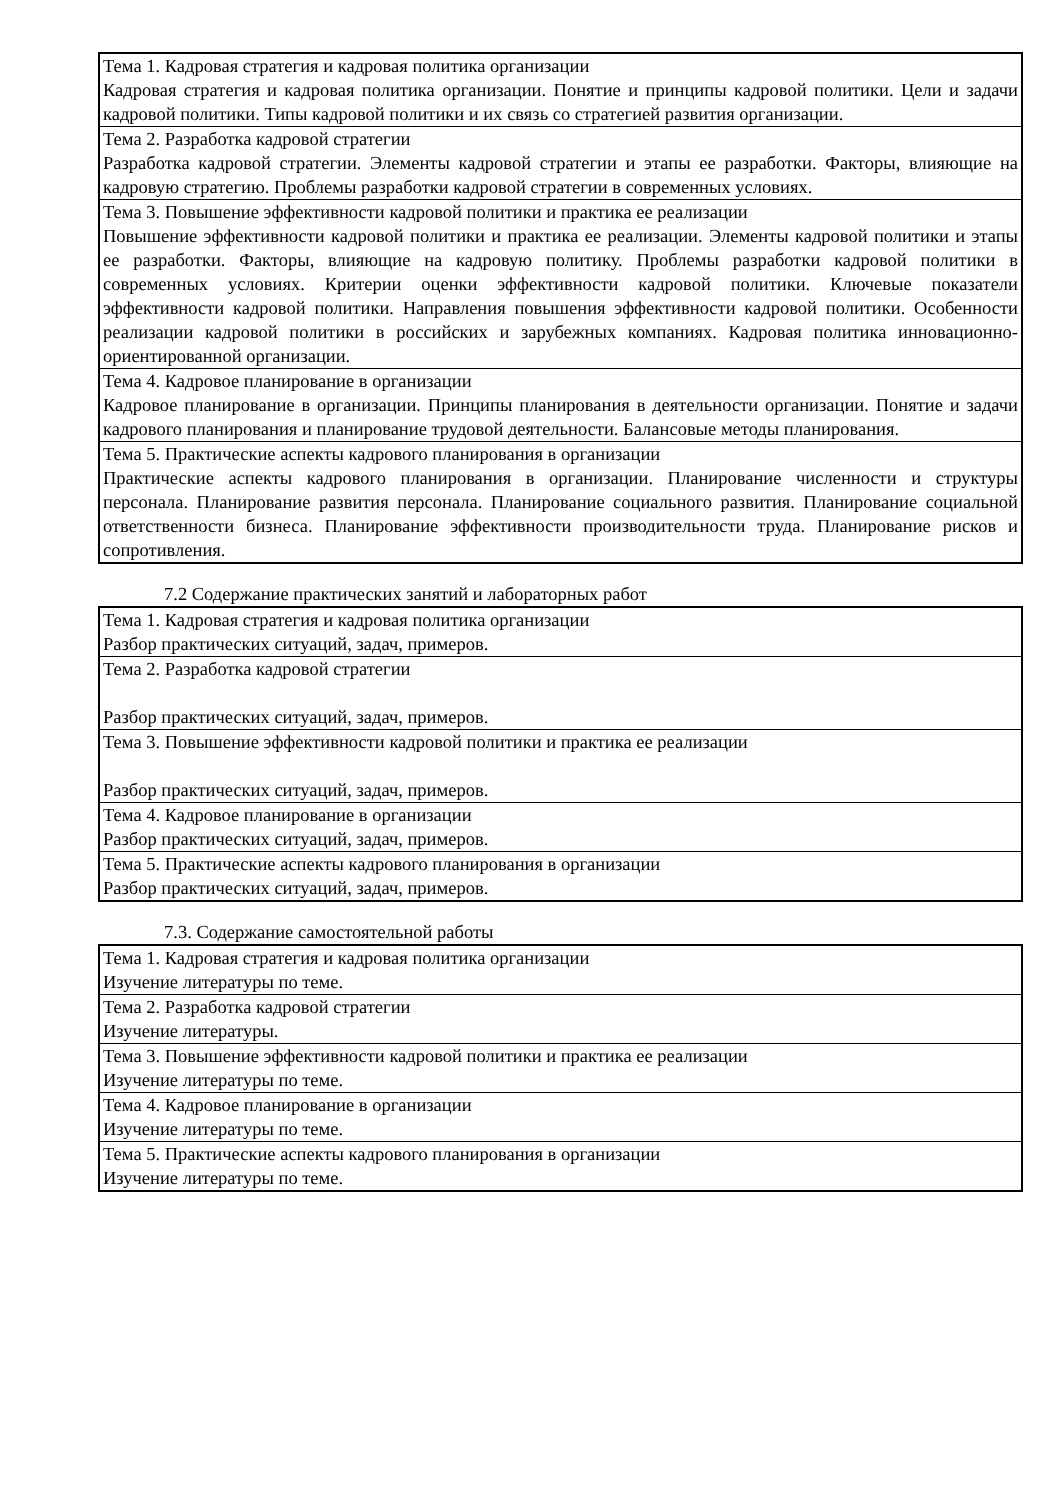| Тема 1. Кадровая стратегия и кадровая политика организации Кадровая стратегия и кадровая политика организации. Понятие и принципы кадровой политики. Цели и задачи кадровой политики. Типы кадровой политики и их связь со стратегией развития организации. |
| Тема 2. Разработка кадровой стратегии Разработка кадровой стратегии. Элементы кадровой стратегии и этапы ее разработки. Факторы, влияющие на кадровую стратегию. Проблемы разработки кадровой стратегии в современных условиях. |
| Тема 3. Повышение эффективности кадровой политики и практика ее реализации Повышение эффективности кадровой политики и практика ее реализации. Элементы кадровой политики и этапы ее разработки. Факторы, влияющие на кадровую политику. Проблемы разработки кадровой политики в современных условиях. Критерии оценки эффективности кадровой политики. Ключевые показатели эффективности кадровой политики. Направления повышения эффективности кадровой политики. Особенности реализации кадровой политики в российских и зарубежных компаниях. Кадровая политика инновационно-ориентированной организации. |
| Тема 4. Кадровое планирование в организации Кадровое планирование в организации. Принципы планирования в деятельности организации. Понятие и задачи кадрового планирования и планирование трудовой деятельности. Балансовые методы планирования. |
| Тема 5. Практические аспекты кадрового планирования в организации Практические аспекты кадрового планирования в организации. Планирование численности и структуры персонала. Планирование развития персонала. Планирование социального развития. Планирование социальной ответственности бизнеса. Планирование эффективности производительности труда. Планирование рисков и сопротивления. |
7.2 Содержание практических занятий и лабораторных работ
| Тема 1. Кадровая стратегия и кадровая политика организации Разбор практических ситуаций, задач, примеров. |
| Тема 2. Разработка кадровой стратегии Разбор практических ситуаций, задач, примеров. |
| Тема 3. Повышение эффективности кадровой политики и практика ее реализации Разбор практических ситуаций, задач, примеров. |
| Тема 4. Кадровое планирование в организации Разбор практических ситуаций, задач, примеров. |
| Тема 5. Практические аспекты кадрового планирования в организации Разбор практических ситуаций, задач, примеров. |
7.3. Содержание самостоятельной работы
| Тема 1. Кадровая стратегия и кадровая политика организации Изучение литературы по теме. |
| Тема 2. Разработка кадровой стратегии Изучение литературы. |
| Тема 3. Повышение эффективности кадровой политики и практика ее реализации Изучение литературы по теме. |
| Тема 4. Кадровое планирование в организации Изучение литературы по теме. |
| Тема 5. Практические аспекты кадрового планирования в организации Изучение литературы по теме. |